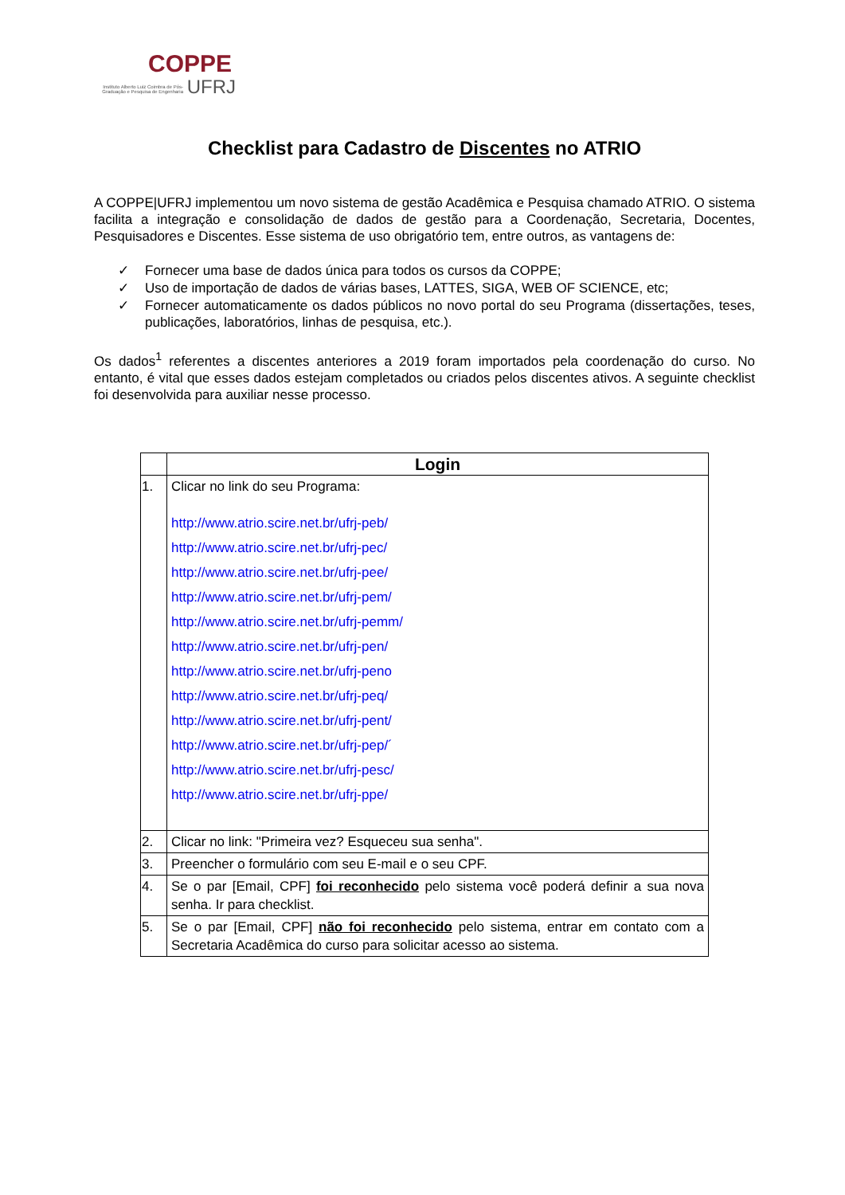COPPE
Instituto Alberto Luiz Coimbra de Pós-Graduação e Pesquisa de Engenharia UFRJ
Checklist para Cadastro de Discentes no ATRIO
A COPPE|UFRJ implementou um novo sistema de gestão Acadêmica e Pesquisa chamado ATRIO. O sistema facilita a integração e consolidação de dados de gestão para a Coordenação, Secretaria, Docentes, Pesquisadores e Discentes. Esse sistema de uso obrigatório tem, entre outros, as vantagens de:
✓ Fornecer uma base de dados única para todos os cursos da COPPE;
✓ Uso de importação de dados de várias bases, LATTES, SIGA, WEB OF SCIENCE, etc;
✓ Fornecer automaticamente os dados públicos no novo portal do seu Programa (dissertações, teses, publicações, laboratórios, linhas de pesquisa, etc.).
Os dados<sup>1</sup> referentes a discentes anteriores a 2019 foram importados pela coordenação do curso. No entanto, é vital que esses dados estejam completados ou criados pelos discentes ativos. A seguinte checklist foi desenvolvida para auxiliar nesse processo.
| | Login |
| --- | --- |
| 1. | Clicar no link do seu Programa: http://www.atrio.scire.net.br/ufrj-peb/ http://www.atrio.scire.net.br/ufrj-pec/ http://www.atrio.scire.net.br/ufrj-pee/ http://www.atrio.scire.net.br/ufrj-pem/ http://www.atrio.scire.net.br/ufrj-pemm/ http://www.atrio.scire.net.br/ufrj-pen/ http://www.atrio.scire.net.br/ufrj-peno http://www.atrio.scire.net.br/ufrj-peq/ http://www.atrio.scire.net.br/ufrj-pent/ http://www.atrio.scire.net.br/ufrj-pep/´ http://www.atrio.scire.net.br/ufrj-pesc/ http://www.atrio.scire.net.br/ufrj-ppe/ |
| 2. | Clicar no link: "Primeira vez? Esqueceu sua senha". |
| 3. | Preencher o formulário com seu E-mail e o seu CPF. |
| 4. | Se o par [Email, CPF] foi reconhecido pelo sistema você poderá definir a sua nova senha. Ir para checklist. |
| 5. | Se o par [Email, CPF] não foi reconhecido pelo sistema, entrar em contato com a Secretaria Acadêmica do curso para solicitar acesso ao sistema. |